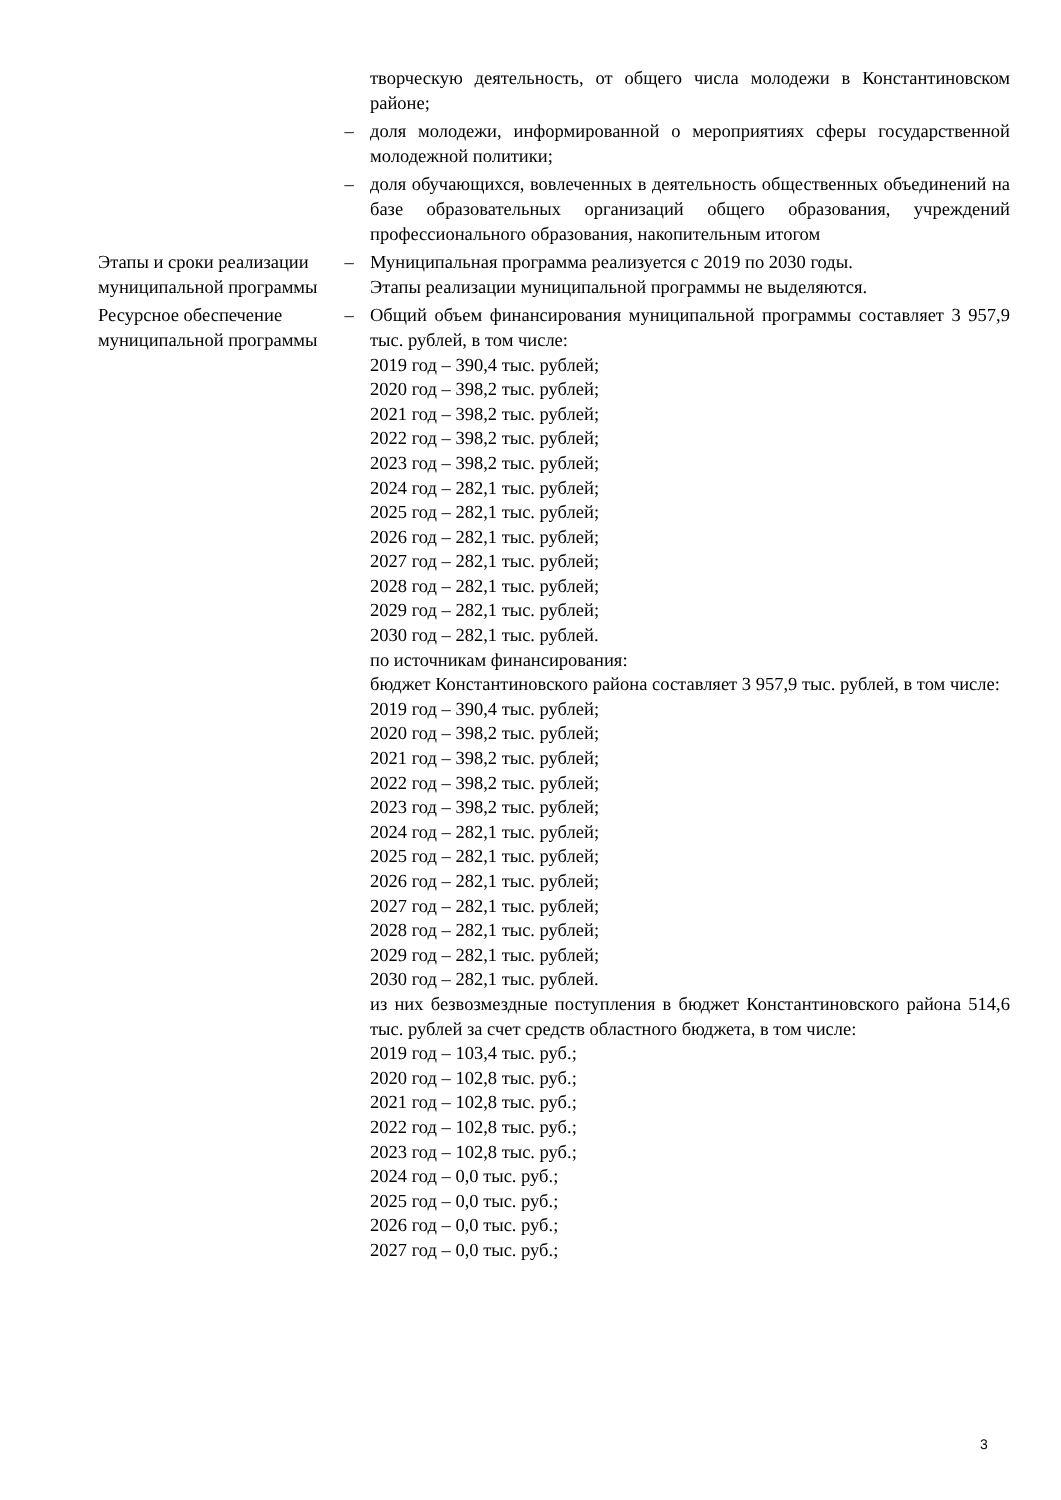| | | творческую деятельность, от общего числа молодежи в Константиновском районе; |
| | – | доля молодежи, информированной о мероприятиях сферы государственной молодежной политики; |
| | – | доля обучающихся, вовлеченных в деятельность общественных объединений на базе образовательных организаций общего образования, учреждений профессионального образования, накопительным итогом |
| Этапы и сроки реализации муниципальной программы | – | Муниципальная программа реализуется с 2019 по 2030 годы. Этапы реализации муниципальной программы не выделяются. |
| Ресурсное обеспечение муниципальной программы | – | Общий объем финансирования муниципальной программы составляет 3 957,9 тыс. рублей, в том числе: 2019 год – 390,4 тыс. рублей; 2020 год – 398,2 тыс. рублей; 2021 год – 398,2 тыс. рублей; 2022 год – 398,2 тыс. рублей; 2023 год – 398,2 тыс. рублей; 2024 год – 282,1 тыс. рублей; 2025 год – 282,1 тыс. рублей; 2026 год – 282,1 тыс. рублей; 2027 год – 282,1 тыс. рублей; 2028 год – 282,1 тыс. рублей; 2029 год – 282,1 тыс. рублей; 2030 год – 282,1 тыс. рублей. по источникам финансирования: бюджет Константиновского района составляет 3 957,9 тыс. рублей, в том числе: 2019 год – 390,4 тыс. рублей; 2020 год – 398,2 тыс. рублей; 2021 год – 398,2 тыс. рублей; 2022 год – 398,2 тыс. рублей; 2023 год – 398,2 тыс. рублей; 2024 год – 282,1 тыс. рублей; 2025 год – 282,1 тыс. рублей; 2026 год – 282,1 тыс. рублей; 2027 год – 282,1 тыс. рублей; 2028 год – 282,1 тыс. рублей; 2029 год – 282,1 тыс. рублей; 2030 год – 282,1 тыс. рублей. из них безвозмездные поступления в бюджет Константиновского района 514,6 тыс. рублей за счет средств областного бюджета, в том числе: 2019 год – 103,4 тыс. руб.; 2020 год – 102,8 тыс. руб.; 2021 год – 102,8 тыс. руб.; 2022 год – 102,8 тыс. руб.; 2023 год – 102,8 тыс. руб.; 2024 год – 0,0 тыс. руб.; 2025 год – 0,0 тыс. руб.; 2026 год – 0,0 тыс. руб.; 2027 год – 0,0 тыс. руб.; |
3